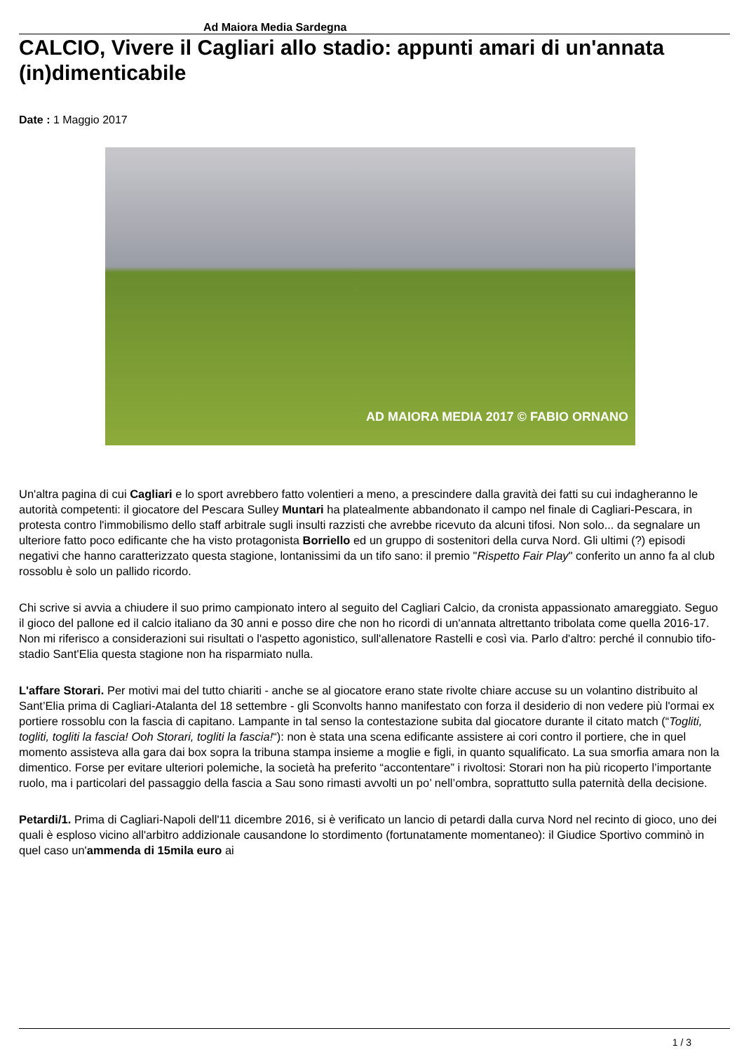Ad Maiora Media Sardegna
CALCIO, Vivere il Cagliari allo stadio: appunti amari di un'annata (in)dimenticabile
Date : 1 Maggio 2017
AD MAIORA MEDIA 2017 © FABIO ORNANO
Un'altra pagina di cui Cagliari e lo sport avrebbero fatto volentieri a meno, a prescindere dalla gravità dei fatti su cui indagheranno le autorità competenti: il giocatore del Pescara Sulley Muntari ha platealmente abbandonato il campo nel finale di Cagliari-Pescara, in protesta contro l'immobilismo dello staff arbitrale sugli insulti razzisti che avrebbe ricevuto da alcuni tifosi. Non solo... da segnalare un ulteriore fatto poco edificante che ha visto protagonista Borriello ed un gruppo di sostenitori della curva Nord. Gli ultimi (?) episodi negativi che hanno caratterizzato questa stagione, lontanissimi da un tifo sano: il premio "Rispetto Fair Play" conferito un anno fa al club rossoblu è solo un pallido ricordo.
Chi scrive si avvia a chiudere il suo primo campionato intero al seguito del Cagliari Calcio, da cronista appassionato amareggiato. Seguo il gioco del pallone ed il calcio italiano da 30 anni e posso dire che non ho ricordi di un'annata altrettanto tribolata come quella 2016-17. Non mi riferisco a considerazioni sui risultati o l'aspetto agonistico, sull'allenatore Rastelli e così via. Parlo d'altro: perché il connubio tifo-stadio Sant'Elia questa stagione non ha risparmiato nulla.
L'affare Storari. Per motivi mai del tutto chiariti - anche se al giocatore erano state rivolte chiare accuse su un volantino distribuito al Sant’Elia prima di Cagliari-Atalanta del 18 settembre - gli Sconvolts hanno manifestato con forza il desiderio di non vedere più l'ormai ex portiere rossoblu con la fascia di capitano. Lampante in tal senso la contestazione subita dal giocatore durante il citato match (“Togliti, togliti, togliti la fascia! Ooh Storari, togliti la fascia!“): non è stata una scena edificante assistere ai cori contro il portiere, che in quel momento assisteva alla gara dai box sopra la tribuna stampa insieme a moglie e figli, in quanto squalificato. La sua smorfia amara non la dimentico. Forse per evitare ulteriori polemiche, la società ha preferito “accontentare” i rivoltosi: Storari non ha più ricoperto l’importante ruolo, ma i particolari del passaggio della fascia a Sau sono rimasti avvolti un po’ nell’ombra, soprattutto sulla paternità della decisione.
Petardi/1. Prima di Cagliari-Napoli dell'11 dicembre 2016, si è verificato un lancio di petardi dalla curva Nord nel recinto di gioco, uno dei quali è esploso vicino all'arbitro addizionale causandone lo stordimento (fortunatamente momentaneo): il Giudice Sportivo comminò in quel caso un'ammenda di 15mila euro ai
1 / 3